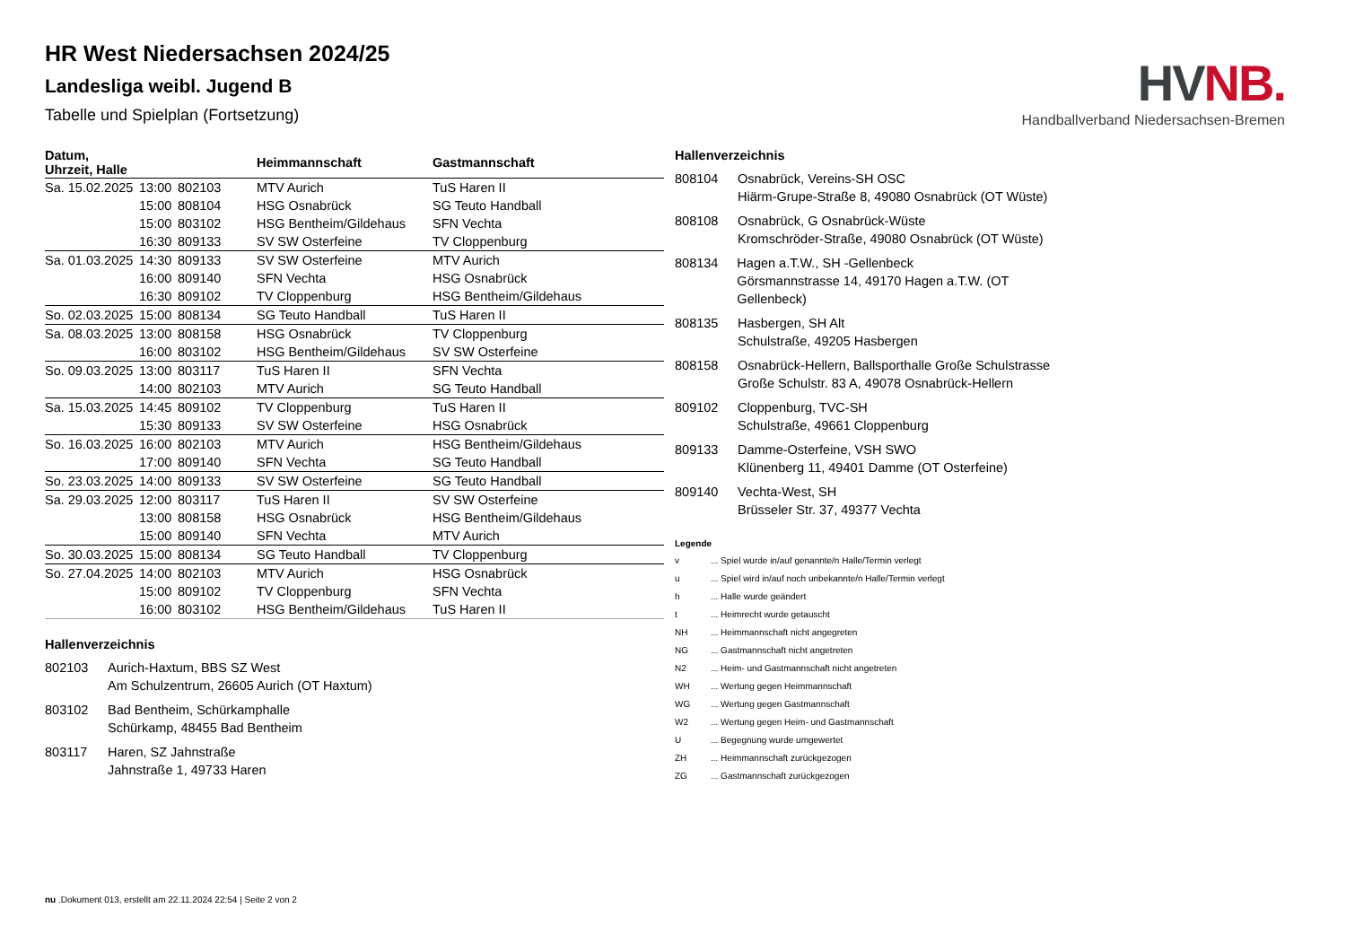HV NB.
Handballverband Niedersachsen-Bremen
HR West Niedersachsen 2024/25
Landesliga weibl. Jugend B
Tabelle und Spielplan (Fortsetzung)
| Datum, Uhrzeit, Halle | | | Heimmannschaft | Gastmannschaft |
| --- | --- | --- | --- | --- |
| Sa. 15.02.2025 | 13:00 | 802103 | MTV Aurich | TuS Haren II |
| | 15:00 | 808104 | HSG Osnabrück | SG Teuto Handball |
| | 15:00 | 803102 | HSG Bentheim/Gildehaus | SFN Vechta |
| | 16:30 | 809133 | SV SW Osterfeine | TV Cloppenburg |
| Sa. 01.03.2025 | 14:30 | 809133 | SV SW Osterfeine | MTV Aurich |
| | 16:00 | 809140 | SFN Vechta | HSG Osnabrück |
| | 16:30 | 809102 | TV Cloppenburg | HSG Bentheim/Gildehaus |
| So. 02.03.2025 | 15:00 | 808134 | SG Teuto Handball | TuS Haren II |
| Sa. 08.03.2025 | 13:00 | 808158 | HSG Osnabrück | TV Cloppenburg |
| | 16:00 | 803102 | HSG Bentheim/Gildehaus | SV SW Osterfeine |
| So. 09.03.2025 | 13:00 | 803117 | TuS Haren II | SFN Vechta |
| | 14:00 | 802103 | MTV Aurich | SG Teuto Handball |
| Sa. 15.03.2025 | 14:45 | 809102 | TV Cloppenburg | TuS Haren II |
| | 15:30 | 809133 | SV SW Osterfeine | HSG Osnabrück |
| So. 16.03.2025 | 16:00 | 802103 | MTV Aurich | HSG Bentheim/Gildehaus |
| | 17:00 | 809140 | SFN Vechta | SG Teuto Handball |
| So. 23.03.2025 | 14:00 | 809133 | SV SW Osterfeine | SG Teuto Handball |
| Sa. 29.03.2025 | 12:00 | 803117 | TuS Haren II | SV SW Osterfeine |
| | 13:00 | 808158 | HSG Osnabrück | HSG Bentheim/Gildehaus |
| | 15:00 | 809140 | SFN Vechta | MTV Aurich |
| So. 30.03.2025 | 15:00 | 808134 | SG Teuto Handball | TV Cloppenburg |
| So. 27.04.2025 | 14:00 | 802103 | MTV Aurich | HSG Osnabrück |
| | 15:00 | 809102 | TV Cloppenburg | SFN Vechta |
| | 16:00 | 803102 | HSG Bentheim/Gildehaus | TuS Haren II |
Hallenverzeichnis
802103 Aurich-Haxtum, BBS SZ West
Am Schulzentrum, 26605 Aurich (OT Haxtum)
803102 Bad Bentheim, Schürkamphalle
Schürkamp, 48455 Bad Bentheim
803117 Haren, SZ Jahnstraße
Jahnstraße 1, 49733 Haren
Hallenverzeichnis
808104 Osnabrück, Vereins-SH OSC
Hiärm-Grupe-Straße 8, 49080 Osnabrück (OT Wüste)
808108 Osnabrück, G Osnabrück-Wüste
Kromschröder-Straße, 49080 Osnabrück (OT Wüste)
808134 Hagen a.T.W., SH -Gellenbeck
Görsmannstrasse 14, 49170 Hagen a.T.W. (OT Gellenbeck)
808135 Hasbergen, SH Alt
Schulstraße, 49205 Hasbergen
808158 Osnabrück-Hellern, Ballsporthalle Große Schulstrasse
Große Schulstr. 83 A, 49078 Osnabrück-Hellern
809102 Cloppenburg, TVC-SH
Schulstraße, 49661 Cloppenburg
809133 Damme-Osterfeine, VSH SWO
Klünenberg 11, 49401 Damme (OT Osterfeine)
809140 Vechta-West, SH
Brüsseler Str. 37, 49377 Vechta
Legende
v ... Spiel wurde in/auf genannte/n Halle/Termin verlegt
u ... Spiel wird in/auf noch unbekannte/n Halle/Termin verlegt
h ... Halle wurde geändert
t ... Heimrecht wurde getauscht
NH ... Heimmannschaft nicht angegreten
NG ... Gastmannschaft nicht angetreten
N2 ... Heim- und Gastmannschaft nicht angetreten
WH ... Wertung gegen Heimmannschaft
WG ... Wertung gegen Gastmannschaft
W2 ... Wertung gegen Heim- und Gastmannschaft
U ... Begegnung wurde umgewertet
ZH ... Heimmannschaft zurückgezogen
ZG ... Gastmannschaft zurückgezogen
nu .Dokument 013, erstellt am 22.11.2024 22:54 | Seite 2 von 2